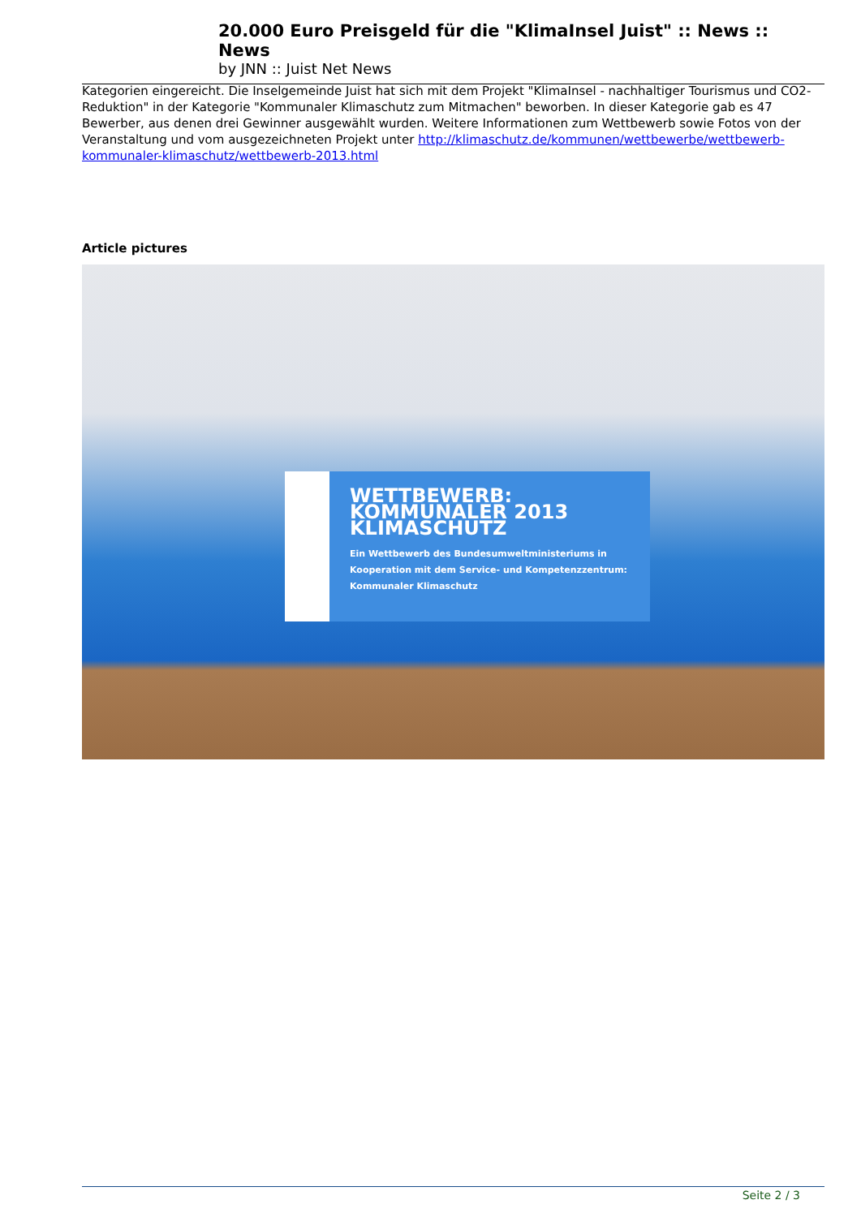20.000 Euro Preisgeld für die "KlimaInsel Juist" :: News :: News
by JNN :: Juist Net News
Kategorien eingereicht. Die Inselgemeinde Juist hat sich mit dem Projekt "KlimaInsel - nachhaltiger Tourismus und CO2-Reduktion" in der Kategorie "Kommunaler Klimaschutz zum Mitmachen" beworben. In dieser Kategorie gab es 47 Bewerber, aus denen drei Gewinner ausgewählt wurden. Weitere Informationen zum Wettbewerb sowie Fotos von der Veranstaltung und vom ausgezeichneten Projekt unter http://klimaschutz.de/kommunen/wettbewerbe/wettbewerb-kommunaler-klimaschutz/wettbewerb-2013.html
Article pictures
WETTBEWERB:
KOMMUNALER 2013
KLIMASCHUTZ
Ein Wettbewerb des Bundesumweltministeriums in Kooperation mit dem Service- und Kompetenzzentrum: Kommunaler Klimaschutz
Seite 2 / 3